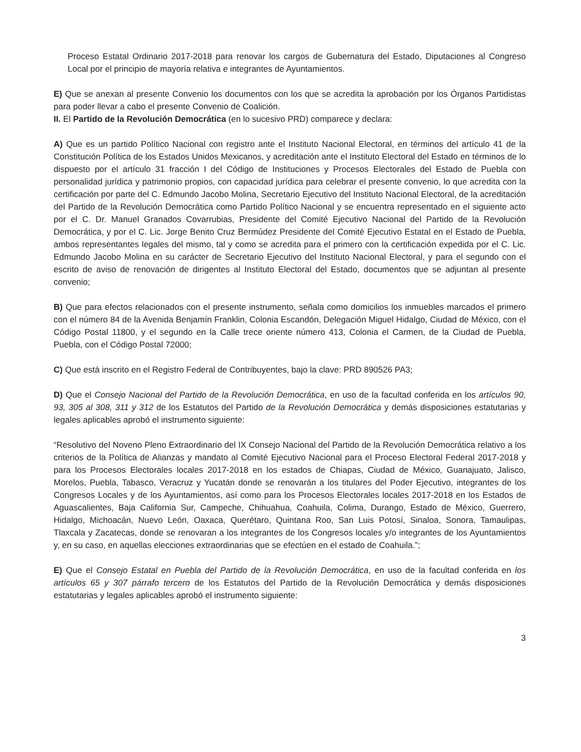Proceso Estatal Ordinario 2017-2018 para renovar los cargos de Gubernatura del Estado, Diputaciones al Congreso Local por el principio de mayoría relativa e integrantes de Ayuntamientos.
E) Que se anexan al presente Convenio los documentos con los que se acredita la aprobación por los Órganos Partidistas para poder llevar a cabo el presente Convenio de Coalición.
II. El Partido de la Revolución Democrática (en lo sucesivo PRD) comparece y declara:
A) Que es un partido Político Nacional con registro ante el Instituto Nacional Electoral, en términos del artículo 41 de la Constitución Política de los Estados Unidos Mexicanos, y acreditación ante el Instituto Electoral del Estado en términos de lo dispuesto por el artículo 31 fracción I del Código de Instituciones y Procesos Electorales del Estado de Puebla con personalidad jurídica y patrimonio propios, con capacidad jurídica para celebrar el presente convenio, lo que acredita con la certificación por parte del C. Edmundo Jacobo Molina, Secretario Ejecutivo del Instituto Nacional Electoral, de la acreditación del Partido de la Revolución Democrática como Partido Político Nacional y se encuentra representado en el siguiente acto por el C. Dr. Manuel Granados Covarrubias, Presidente del Comité Ejecutivo Nacional del Partido de la Revolución Democrática, y por el C. Lic. Jorge Benito Cruz Bermúdez Presidente del Comité Ejecutivo Estatal en el Estado de Puebla, ambos representantes legales del mismo, tal y como se acredita para el primero con la certificación expedida por el C. Lic. Edmundo Jacobo Molina en su carácter de Secretario Ejecutivo del Instituto Nacional Electoral, y para el segundo con el escrito de aviso de renovación de dirigentes al Instituto Electoral del Estado, documentos que se adjuntan al presente convenio;
B) Que para efectos relacionados con el presente instrumento, señala como domicilios los inmuebles marcados el primero con el número 84 de la Avenida Benjamín Franklin, Colonia Escandón, Delegación Miguel Hidalgo, Ciudad de México, con el Código Postal 11800, y el segundo en la Calle trece oriente número 413, Colonia el Carmen, de la Ciudad de Puebla, Puebla, con el Código Postal 72000;
C) Que está inscrito en el Registro Federal de Contribuyentes, bajo la clave: PRD 890526 PA3;
D) Que el Consejo Nacional del Partido de la Revolución Democrática, en uso de la facultad conferida en los artículos 90, 93, 305 al 308, 311 y 312 de los Estatutos del Partido de la Revolución Democrática y demás disposiciones estatutarias y legales aplicables aprobó el instrumento siguiente:
“Resolutivo del Noveno Pleno Extraordinario del IX Consejo Nacional del Partido de la Revolución Democrática relativo a los criterios de la Política de Alianzas y mandato al Comité Ejecutivo Nacional para el Proceso Electoral Federal 2017-2018 y para los Procesos Electorales locales 2017-2018 en los estados de Chiapas, Ciudad de México, Guanajuato, Jalisco, Morelos, Puebla, Tabasco, Veracruz y Yucatán donde se renovarán a los titulares del Poder Ejecutivo, integrantes de los Congresos Locales y de los Ayuntamientos, así como para los Procesos Electorales locales 2017-2018 en los Estados de Aguascalientes, Baja California Sur, Campeche, Chihuahua, Coahuila, Colima, Durango, Estado de México, Guerrero, Hidalgo, Michoacán, Nuevo León, Oaxaca, Querétaro, Quintana Roo, San Luis Potosí, Sinaloa, Sonora, Tamaulipas, Tlaxcala y Zacatecas, donde se renovaran a los integrantes de los Congresos locales y/o integrantes de los Ayuntamientos y, en su caso, en aquellas elecciones extraordinarias que se efectúen en el estado de Coahuila.”;
E) Que el Consejo Estatal en Puebla del Partido de la Revolución Democrática, en uso de la facultad conferida en los artículos 65 y 307 párrafo tercero de los Estatutos del Partido de la Revolución Democrática y demás disposiciones estatutarias y legales aplicables aprobó el instrumento siguiente:
3